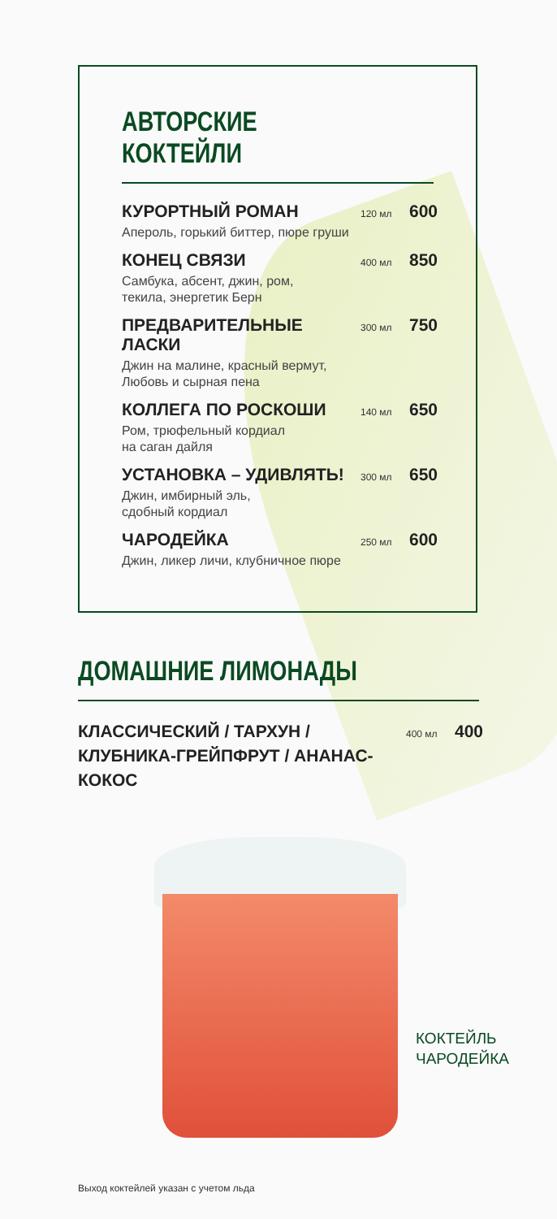АВТОРСКИЕ КОКТЕЙЛИ
КУРОРТНЫЙ РОМАН 120 мл 600
Апероль, горький биттер, пюре груши
КОНЕЦ СВЯЗИ 400 мл 850
Самбука, абсент, джин, ром,
текила, энергетик Берн
ПРЕДВАРИТЕЛЬНЫЕ ЛАСКИ 300 мл 750
Джин на малине, красный вермут,
Любовь и сырная пена
КОЛЛЕГА ПО РОСКОШИ 140 мл 650
Ром, трюфельный кордиал
на саган дайля
УСТАНОВКА – УДИВЛЯТЬ! 300 мл 650
Джин, имбирный эль,
сдобный кордиал
ЧАРОДЕЙКА 250 мл 600
Джин, ликер личи, клубничное пюре
ДОМАШНИЕ ЛИМОНАДЫ
КЛАССИЧЕСКИЙ / ТАРХУН /
КЛУБНИКА-ГРЕЙПФРУТ / АНАНАС-КОКОС 400 мл 400
КОКТЕЙЛЬ
ЧАРОДЕЙКА
Выход коктейлей указан с учетом льда